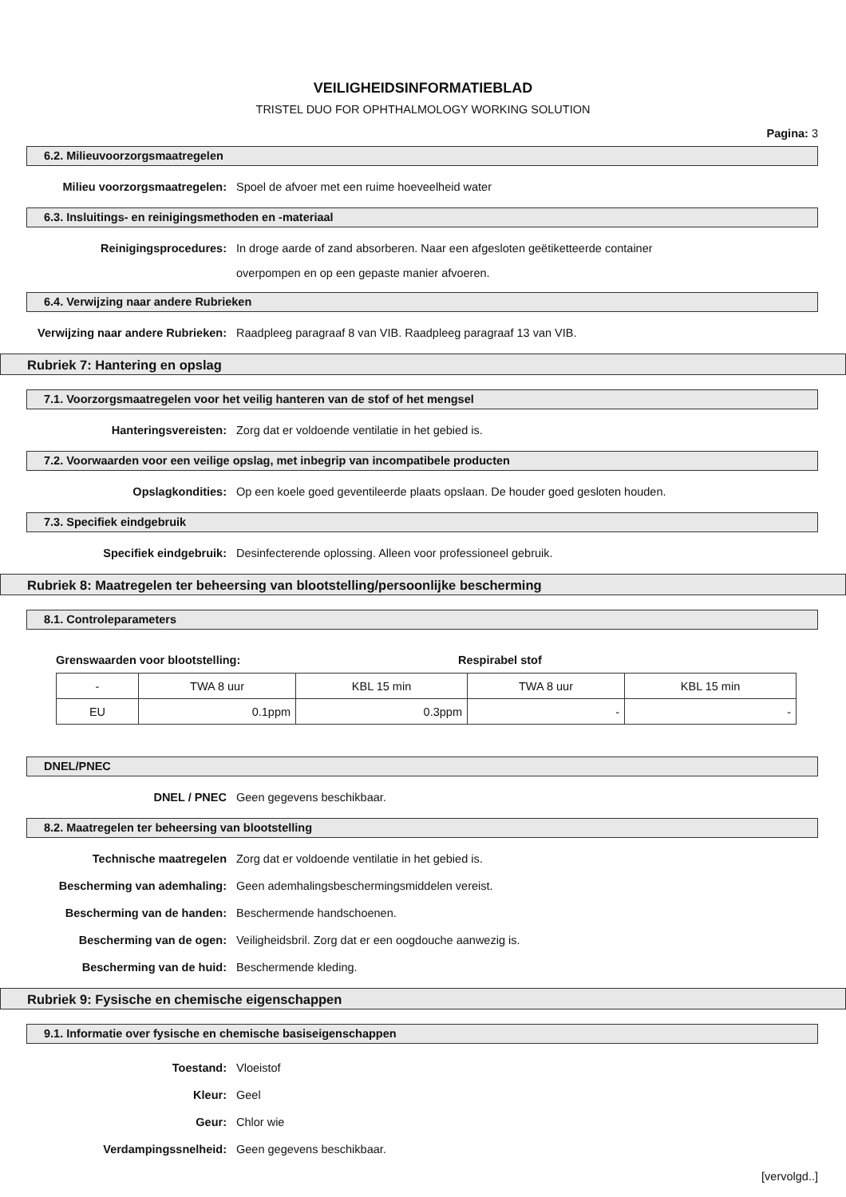VEILIGHEIDSINFORMATIEBLAD
TRISTEL DUO FOR OPHTHALMOLOGY WORKING SOLUTION
Pagina: 3
6.2. Milieuvoorzorgsmaatregelen
Milieu voorzorgsmaatregelen: Spoel de afvoer met een ruime hoeveelheid water
6.3. Insluitings- en reinigingsmethoden en -materiaal
Reinigingsprocedures:
In droge aarde of zand absorberen. Naar een afgesloten geëtiketteerde container
overpompen en op een gepaste manier afvoeren.
6.4. Verwijzing naar andere Rubrieken
Verwijzing naar andere Rubrieken:
Raadpleeg paragraaf 8 van VIB. Raadpleeg paragraaf 13 van VIB.
Rubriek 7: Hantering en opslag
7.1. Voorzorgsmaatregelen voor het veilig hanteren van de stof of het mengsel
Hanteringsvereisten: Zorg dat er voldoende ventilatie in het gebied is.
7.2. Voorwaarden voor een veilige opslag, met inbegrip van incompatibele producten
Opslagkondities: Op een koele goed geventileerde plaats opslaan. De houder goed gesloten houden.
7.3. Specifiek eindgebruik
Specifiek eindgebruik: Desinfecterende oplossing. Alleen voor professioneel gebruik.
Rubriek 8: Maatregelen ter beheersing van blootstelling/persoonlijke bescherming
8.1. Controleparameters
Grenswaarden voor blootstelling: Respirabel stof
| - | TWA 8 uur | KBL 15 min | TWA 8 uur | KBL 15 min |
| EU | 0.1ppm | 0.3ppm | - | - |
DNEL/PNEC
DNEL / PNEC Geen gegevens beschikbaar.
8.2. Maatregelen ter beheersing van blootstelling
Technische maatregelen Zorg dat er voldoende ventilatie in het gebied is.
Bescherming van ademhaling: Geen ademhalingsbeschermingsmiddelen vereist.
Bescherming van de handen: Beschermende handschoenen.
Bescherming van de ogen: Veiligheidsbril. Zorg dat er een oogdouche aanwezig is.
Bescherming van de huid: Beschermende kleding.
Rubriek 9: Fysische en chemische eigenschappen
9.1. Informatie over fysische en chemische basiseigenschappen
Toestand: Vloeistof
Kleur: Geel
Geur: Chlor wie
Verdampingssnelheid: Geen gegevens beschikbaar.
[vervolgd..]